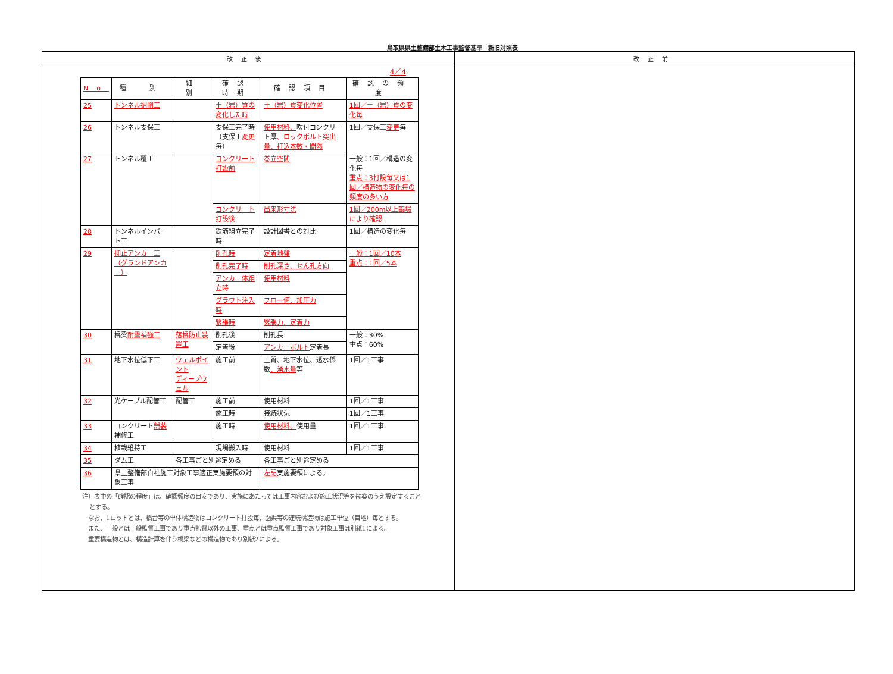鳥取県県土整備部土木工事監督基準　新旧対照表
| 改正後 | 改正前 |
| --- | --- |
| 4／4 / No / 種 別 / 細 別 / 確認時期 / 確認項目 / 確認の頻度 / / --- / --- / --- / --- / --- / --- / / 25 / トンネル掘削工 / / 土（岩）質の変化した時 / 土（岩）質変化位置 / 1回／土（岩）質の変化毎 / / 26 / トンネル支保工 / / 支保工完了時（支保工 変更 毎） / 使用材料、 吹付コンクリート厚 、ロックボルト突出量、打込本数・間隔 / 1回／支保工 変更 毎 / / 27 / トンネル覆工 / / コンクリート打設前 / 巻立空間 / 一般：1回／構造の変化毎 重点：3打設毎又は1回／構造物の変化毎の頻度の多い方 / / / / / コンクリート打設後 / 出来形寸法 / 1回／200m以上臨場により確認 / / 28 / トンネルインバート工 / / 鉄筋組立完了時 / 設計図書との対比 / 1回／構造の変化毎 / / 29 / 抑止アンカー工（グランドアンカー） / / 削孔時 / 定着地盤 / 一般：1回／10本 重点：1回／5本 / / / / / 削孔完了時 / 削孔深さ、せん孔方向 / / / / / / アンカー体組立時 / 使用材料 / / / / / / グラウト注入時 / フロー値、加圧力 / / / / / / 緊張時 / 緊張力、定着力 / / / 30 / 橋梁 耐震補強工 / 落橋防止装置工 / 削孔後 / 削孔長 / 一般：30% 重点：60% / / / / / 定着後 / アンカーボルト 定着長 / / / 31 / 地下水位低下工 / ウェルポイント ディープウェル / 施工前 / 土質、地下水位、透水係数 、湧水量 等 / 1回／1工事 / / 32 / 光ケーブル配管工 / 配管工 / 施工前 / 使用材料 / 1回／1工事 / / / / / 施工時 / 接続状況 / 1回／1工事 / / 33 / コンクリート 舗装 補修工 / / 施工時 / 使用材料、 使用量 / 1回／1工事 / / 34 / 植栽維持工 / / 現場搬入時 / 使用材料 / 1回／1工事 / / 35 / ダム工 / 各工事ごと別途定める / / 各工事ごと別途定める / / / 36 / 県土整備部自社施工対象工事適正実施要領の対象工事 / / / 左記 実施要領による。 / / 注）表中の「確認の程度」は、確認頻度の目安であり、実施にあたっては工事内容および施工状況等を勘案のうえ設定することとする。 なお、1ロットとは、橋台等の単体構造物はコンクリート打設毎、函渠等の連続構造物は施工単位（目地）毎とする。 また、一般とは一般監督工事であり重点監督以外の工事、重点とは重点監督工事であり対象工事は別紙1による。 重要構造物とは、構造計算を伴う橋梁などの構造物であり別紙2による。 | |